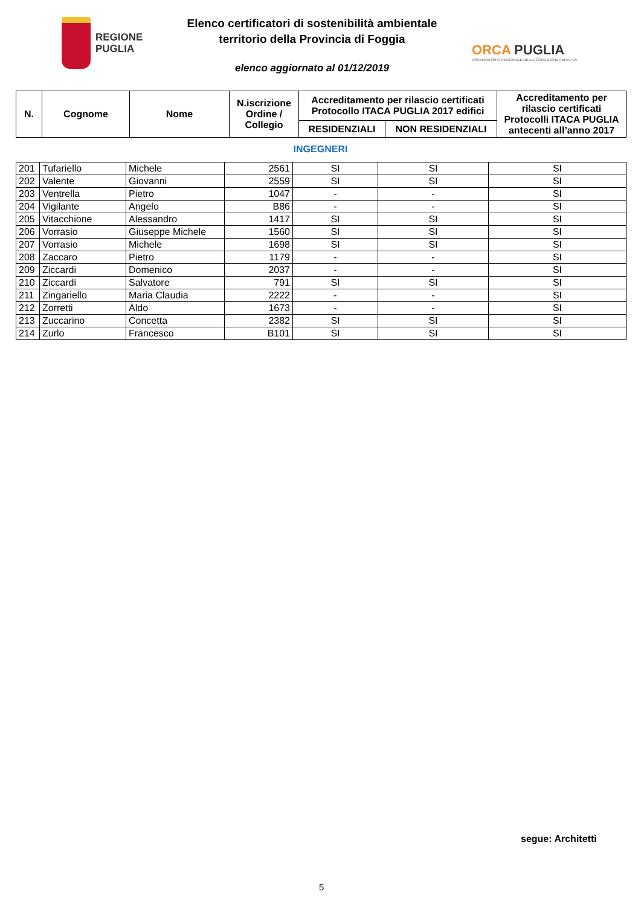REGIONE
PUGLIA
Elenco certificatori di sostenibilità ambientale
territorio della Provincia di Foggia
elenco aggiornato al 01/12/2019
ORCA PUGLIA
OSSERVATORIO REGIONALE DELLA CONDIZIONE ABITATIVA
| N. | Cognome | Nome | N.iscrizione Ordine / Collegio | Accreditamento per rilascio certificati Protocollo ITACA PUGLIA 2017 edifici | | Accreditamento per rilascio certificati Protocolli ITACA PUGLIA antecenti all’anno 2017 |
| --- | --- | --- | --- | --- | --- | --- |
| | | | | RESIDENZIALI | NON RESIDENZIALI | |
INGEGNERI
| 201 | Tufariello | Michele | 2561 | SI | SI | SI |
| 202 | Valente | Giovanni | 2559 | SI | SI | SI |
| 203 | Ventrella | Pietro | 1047 | - | - | SI |
| 204 | Vigilante | Angelo | B86 | - | - | SI |
| 205 | Vitacchione | Alessandro | 1417 | SI | SI | SI |
| 206 | Vorrasio | Giuseppe Michele | 1560 | SI | SI | SI |
| 207 | Vorrasio | Michele | 1698 | SI | SI | SI |
| 208 | Zaccaro | Pietro | 1179 | - | - | SI |
| 209 | Ziccardi | Domenico | 2037 | - | - | SI |
| 210 | Ziccardi | Salvatore | 791 | SI | SI | SI |
| 211 | Zingariello | Maria Claudia | 2222 | - | - | SI |
| 212 | Zorretti | Aldo | 1673 | - | - | SI |
| 213 | Zuccarino | Concetta | 2382 | SI | SI | SI |
| 214 | Zurlo | Francesco | B101 | SI | SI | SI |
segue: Architetti
5